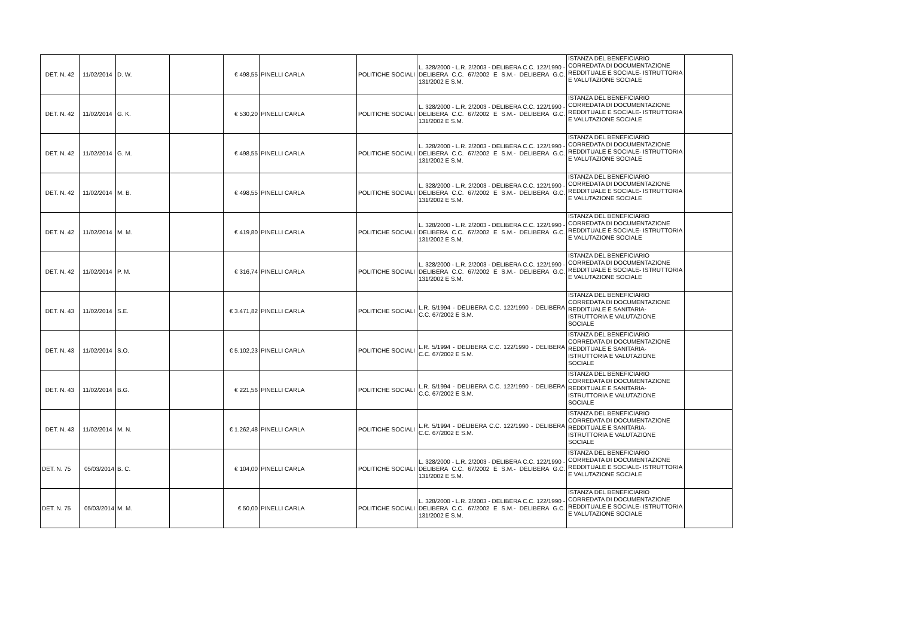| DET. N. 42 | 11/02/2014 | D. W. | | € 498,55 | PINELLI CARLA | POLITICHE SOCIALI | L. 328/2000 - L.R. 2/2003 - DELIBERA C.C. 122/1990 - DELIBERA C.C. 67/2002 E S.M.- DELIBERA G.C. 131/2002 E S.M. | ISTANZA DEL BENEFICIARIO CORREDATA DI DOCUMENTAZIONE REDDITUALE E SOCIALE- ISTRUTTORIA E VALUTAZIONE SOCIALE | |
| DET. N. 42 | 11/02/2014 | G. K. | | € 530,20 | PINELLI CARLA | POLITICHE SOCIALI | L. 328/2000 - L.R. 2/2003 - DELIBERA C.C. 122/1990 - DELIBERA C.C. 67/2002 E S.M.- DELIBERA G.C. 131/2002 E S.M. | ISTANZA DEL BENEFICIARIO CORREDATA DI DOCUMENTAZIONE REDDITUALE E SOCIALE- ISTRUTTORIA E VALUTAZIONE SOCIALE | |
| DET. N. 42 | 11/02/2014 | G. M. | | € 498,55 | PINELLI CARLA | POLITICHE SOCIALI | L. 328/2000 - L.R. 2/2003 - DELIBERA C.C. 122/1990 - DELIBERA C.C. 67/2002 E S.M.- DELIBERA G.C. 131/2002 E S.M. | ISTANZA DEL BENEFICIARIO CORREDATA DI DOCUMENTAZIONE REDDITUALE E SOCIALE- ISTRUTTORIA E VALUTAZIONE SOCIALE | |
| DET. N. 42 | 11/02/2014 | M. B. | | € 498,55 | PINELLI CARLA | POLITICHE SOCIALI | L. 328/2000 - L.R. 2/2003 - DELIBERA C.C. 122/1990 - DELIBERA C.C. 67/2002 E S.M.- DELIBERA G.C. 131/2002 E S.M. | ISTANZA DEL BENEFICIARIO CORREDATA DI DOCUMENTAZIONE REDDITUALE E SOCIALE- ISTRUTTORIA E VALUTAZIONE SOCIALE | |
| DET. N. 42 | 11/02/2014 | M. M. | | € 419,80 | PINELLI CARLA | POLITICHE SOCIALI | L. 328/2000 - L.R. 2/2003 - DELIBERA C.C. 122/1990 - DELIBERA C.C. 67/2002 E S.M.- DELIBERA G.C. 131/2002 E S.M. | ISTANZA DEL BENEFICIARIO CORREDATA DI DOCUMENTAZIONE REDDITUALE E SOCIALE- ISTRUTTORIA E VALUTAZIONE SOCIALE | |
| DET. N. 42 | 11/02/2014 | P. M. | | € 316,74 | PINELLI CARLA | POLITICHE SOCIALI | L. 328/2000 - L.R. 2/2003 - DELIBERA C.C. 122/1990 - DELIBERA C.C. 67/2002 E S.M.- DELIBERA G.C. 131/2002 E S.M. | ISTANZA DEL BENEFICIARIO CORREDATA DI DOCUMENTAZIONE REDDITUALE E SOCIALE- ISTRUTTORIA E VALUTAZIONE SOCIALE | |
| DET. N. 43 | 11/02/2014 | S.E. | | € 3.471,82 | PINELLI CARLA | POLITICHE SOCIALI | L.R. 5/1994 - DELIBERA C.C. 122/1990 - DELIBERA C.C. 67/2002 E S.M. | ISTANZA DEL BENEFICIARIO CORREDATA DI DOCUMENTAZIONE REDDITUALE E SANITARIA- ISTRUTTORIA E VALUTAZIONE SOCIALE | |
| DET. N. 43 | 11/02/2014 | S.O. | | € 5.102,23 | PINELLI CARLA | POLITICHE SOCIALI | L.R. 5/1994 - DELIBERA C.C. 122/1990 - DELIBERA C.C. 67/2002 E S.M. | ISTANZA DEL BENEFICIARIO CORREDATA DI DOCUMENTAZIONE REDDITUALE E SANITARIA- ISTRUTTORIA E VALUTAZIONE SOCIALE | |
| DET. N. 43 | 11/02/2014 | B.G. | | € 221,56 | PINELLI CARLA | POLITICHE SOCIALI | L.R. 5/1994 - DELIBERA C.C. 122/1990 - DELIBERA C.C. 67/2002 E S.M. | ISTANZA DEL BENEFICIARIO CORREDATA DI DOCUMENTAZIONE REDDITUALE E SANITARIA- ISTRUTTORIA E VALUTAZIONE SOCIALE | |
| DET. N. 43 | 11/02/2014 | M. N. | | € 1.262,48 | PINELLI CARLA | POLITICHE SOCIALI | L.R. 5/1994 - DELIBERA C.C. 122/1990 - DELIBERA C.C. 67/2002 E S.M. | ISTANZA DEL BENEFICIARIO CORREDATA DI DOCUMENTAZIONE REDDITUALE E SANITARIA- ISTRUTTORIA E VALUTAZIONE SOCIALE | |
| DET. N. 75 | 05/03/2014 | B. C. | | € 104,00 | PINELLI CARLA | POLITICHE SOCIALI | L. 328/2000 - L.R. 2/2003 - DELIBERA C.C. 122/1990 - DELIBERA C.C. 67/2002 E S.M.- DELIBERA G.C. 131/2002 E S.M. | ISTANZA DEL BENEFICIARIO CORREDATA DI DOCUMENTAZIONE REDDITUALE E SOCIALE- ISTRUTTORIA E VALUTAZIONE SOCIALE | |
| DET. N. 75 | 05/03/2014 | M. M. | | € 50,00 | PINELLI CARLA | POLITICHE SOCIALI | L. 328/2000 - L.R. 2/2003 - DELIBERA C.C. 122/1990 - DELIBERA C.C. 67/2002 E S.M.- DELIBERA G.C. 131/2002 E S.M. | ISTANZA DEL BENEFICIARIO CORREDATA DI DOCUMENTAZIONE REDDITUALE E SOCIALE- ISTRUTTORIA E VALUTAZIONE SOCIALE | |